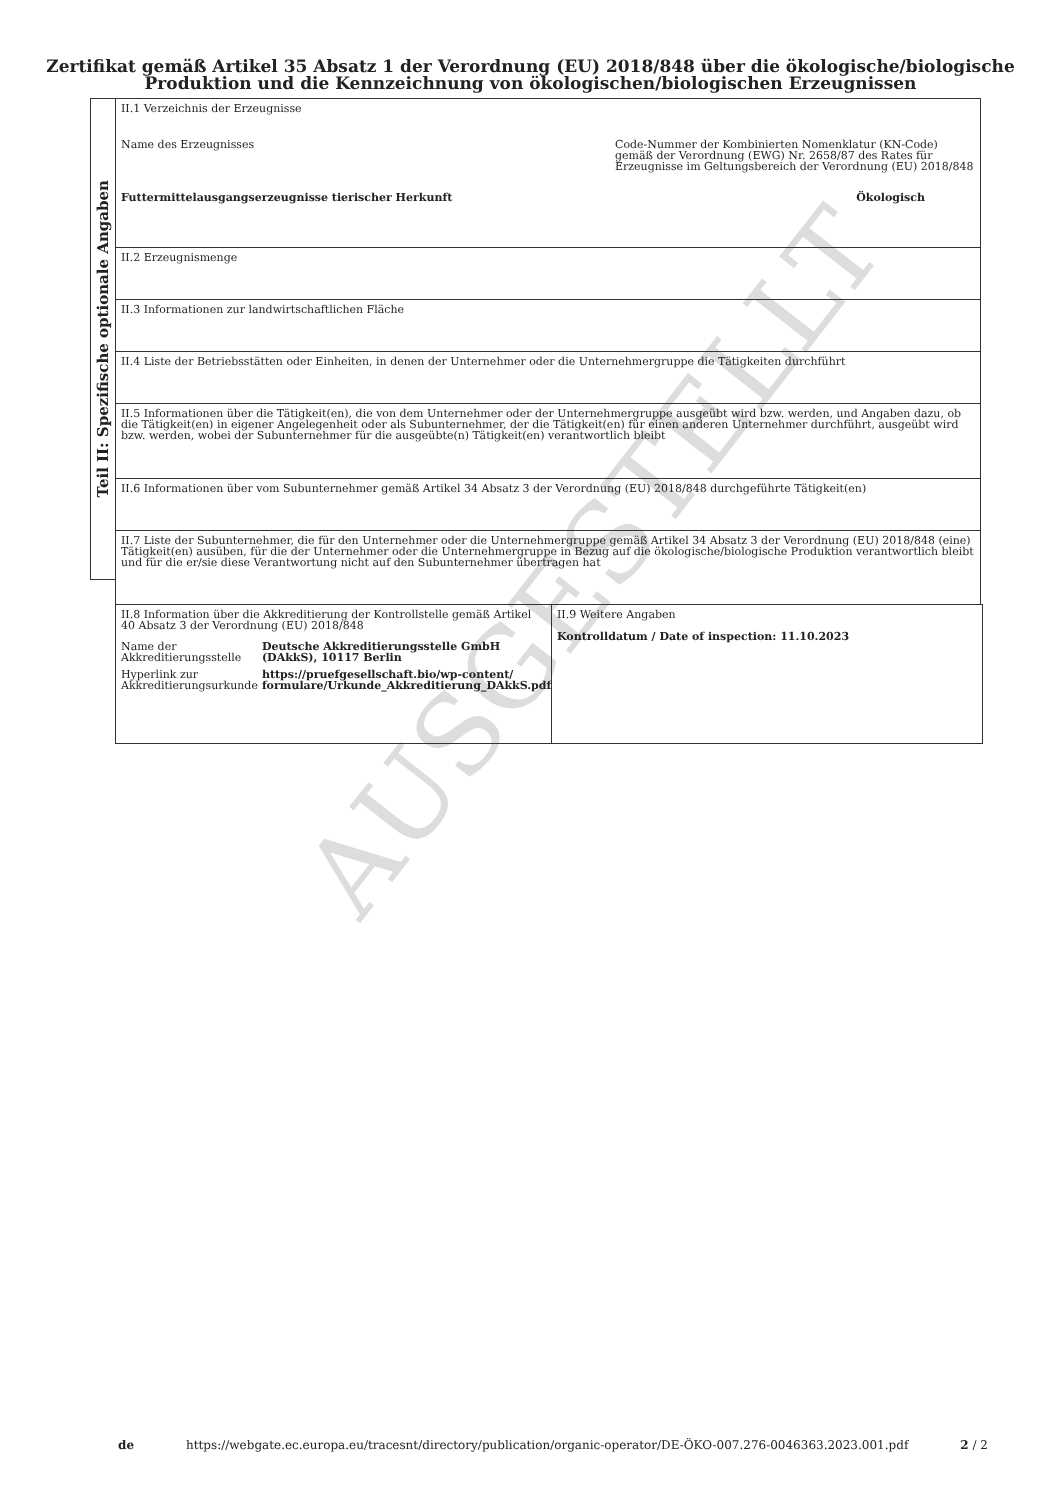AUSGESTELLT
Zertifikat gemäß Artikel 35 Absatz 1 der Verordnung (EU) 2018/848 über die ökologische/biologische Produktion und die Kennzeichnung von ökologischen/biologischen Erzeugnissen
Teil II: Spezifische optionale Angaben
II.1 Verzeichnis der Erzeugnisse
Name des Erzeugnisses Code-Nummer der Kombinierten Nomenklatur (KN-Code) gemäß der Verordnung (EWG) Nr. 2658/87 des Rates für Erzeugnisse im Geltungsbereich der Verordnung (EU) 2018/848
Futtermittelausgangserzeugnisse tierischer Herkunft Ökologisch
II.2 Erzeugnismenge
II.3 Informationen zur landwirtschaftlichen Fläche
II.4 Liste der Betriebsstätten oder Einheiten, in denen der Unternehmer oder die Unternehmergruppe die Tätigkeiten durchführt
II.5 Informationen über die Tätigkeit(en), die von dem Unternehmer oder der Unternehmergruppe ausgeübt wird bzw. werden, und Angaben dazu, ob die Tätigkeit(en) in eigener Angelegenheit oder als Subunternehmer, der die Tätigkeit(en) für einen anderen Unternehmer durchführt, ausgeübt wird bzw. werden, wobei der Subunternehmer für die ausgeübte(n) Tätigkeit(en) verantwortlich bleibt
II.6 Informationen über vom Subunternehmer gemäß Artikel 34 Absatz 3 der Verordnung (EU) 2018/848 durchgeführte Tätigkeit(en)
II.7 Liste der Subunternehmer, die für den Unternehmer oder die Unternehmergruppe gemäß Artikel 34 Absatz 3 der Verordnung (EU) 2018/848 (eine) Tätigkeit(en) ausüben, für die der Unternehmer oder die Unternehmergruppe in Bezug auf die ökologische/biologische Produktion verantwortlich bleibt und für die er/sie diese Verantwortung nicht auf den Subunternehmer übertragen hat
II.8 Information über die Akkreditierung der Kontrollstelle gemäß Artikel 40 Absatz 3 der Verordnung (EU) 2018/848
| Name der Akkreditierungsstelle | Deutsche Akkreditierungsstelle GmbH (DAkkS), 10117 Berlin |
| Hyperlink zur Akkreditierungsurkunde | https://pruefgesellschaft.bio/wp-content/ formulare/Urkunde_Akkreditierung_DAkkS.pdf |
II.9 Weitere Angaben
Kontrolldatum / Date of inspection: 11.10.2023
de https://webgate.ec.europa.eu/tracesnt/directory/publication/organic-operator/DE-ÖKO-007.276-0046363.2023.001.pdf 2 / 2